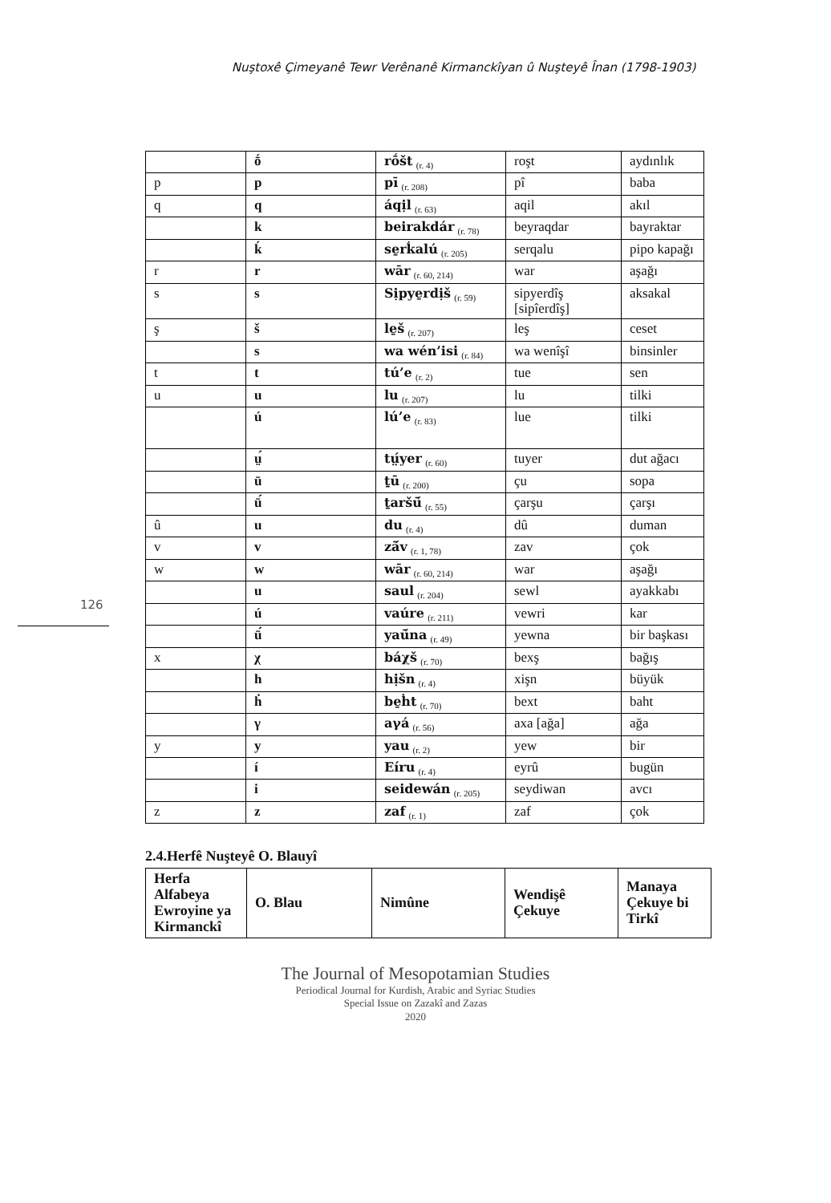Nuştoxê Çimeyanê Tewr Verênanê Kirmanckîyan û Nuşteyê Înan (1798-1903)
| | ṓ | rṓšt (r. 4) | roşt | aydınlık |
| p | p | pī (r. 208) | pî | baba |
| q | q | áqịl (r. 63) | aqil | akıl |
| | k | beirakdár (r. 78) | beyraqdar | bayraktar |
| | ḱ | se̱rḱalú (r. 205) | serqalu | pipo kapağı |
| r | r | wār (r. 60, 214) | war | aşağı |
| s | s | Sịpye̱rdịš (r. 59) | sipyerdîş [sipîerdîş] | aksakal |
| ş | š | le̱š (r. 207) | leş | ceset |
| | s | wa wén’isi (r. 84) | wa wenîşî | binsinler |
| t | t | tú’e (r. 2) | tue | sen |
| u | u | lu (r. 207) | lu | tilki |
| | ú | lú’e (r. 83) | lue | tilki |
| | ṳ́ | tṳ́yer (r. 60) | tuyer | dut ağacı |
| | ū | ṯū (r. 200) | çu | sopa |
| | ū́ | ṯaršū́ (r. 55) | çarşu | çarşı |
| û | u | du (r. 4) | dû | duman |
| v | v | zā́v (r. 1, 78) | zav | çok |
| w | w | wār (r. 60, 214) | war | aşağı |
| | u | saul (r. 204) | sewl | ayakkabı |
| | ú | vaúre (r. 211) | vewri | kar |
| | ū́ | yaū́na (r. 49) | yewna | bir başkası |
| x | χ | báχš (r. 70) | bexş | bağış |
| | h | hịšn (r. 4) | xişn | büyük |
| | ḣ | be̱ḣt (r. 70) | bext | baht |
| | γ | aγá (r. 56) | axa [ağa] | ağa |
| y | y | yau (r. 2) | yew | bir |
| | í | Eíru (r. 4) | eyrû | bugün |
| | i | seidewán (r. 205) | seydiwan | avcı |
| z | z | zaf (r. 1) | zaf | çok |
126
2.4.Herfê Nuşteyê O. Blauyî
| Herfa Alfabeya Ewroyine ya Kirmanckî | O. Blau | Nimûne | Wendişê Çekuye | Manaya Çekuye bi Tirkî |
| --- | --- | --- | --- | --- |
The Journal of Mesopotamian Studies
Periodical Journal for Kurdish, Arabic and Syriac Studies
Special Issue on Zazakî and Zazas
2020